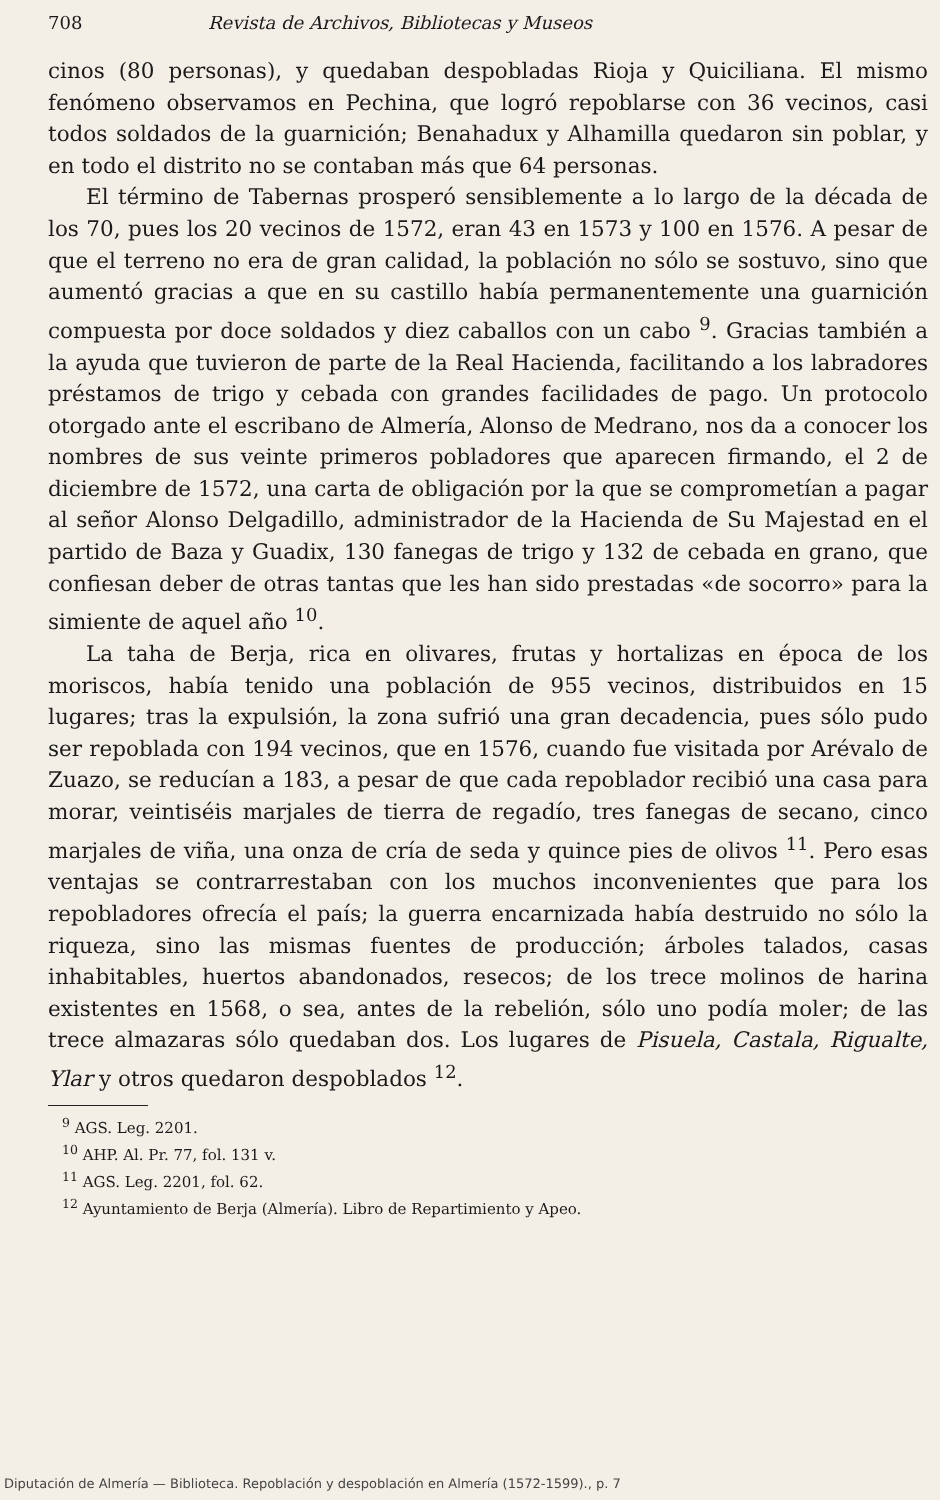708 Revista de Archivos, Bibliotecas y Museos
cinos (80 personas), y quedaban despobladas Rioja y Quiciliana. El mismo fenómeno observamos en Pechina, que logró repoblarse con 36 vecinos, casi todos soldados de la guarnición; Benahadux y Alhamilla quedaron sin poblar, y en todo el distrito no se contaban más que 64 personas.
El término de Tabernas prosperó sensiblemente a lo largo de la década de los 70, pues los 20 vecinos de 1572, eran 43 en 1573 y 100 en 1576. A pesar de que el terreno no era de gran calidad, la población no sólo se sostuvo, sino que aumentó gracias a que en su castillo había permanentemente una guarnición compuesta por doce soldados y diez caballos con un cabo <sup>9</sup>. Gracias también a la ayuda que tuvieron de parte de la Real Hacienda, facilitando a los labradores préstamos de trigo y cebada con grandes facilidades de pago. Un protocolo otorgado ante el escribano de Almería, Alonso de Medrano, nos da a conocer los nombres de sus veinte primeros pobladores que aparecen firmando, el 2 de diciembre de 1572, una carta de obligación por la que se comprometían a pagar al señor Alonso Delgadillo, administrador de la Hacienda de Su Majestad en el partido de Baza y Guadix, 130 fanegas de trigo y 132 de cebada en grano, que confiesan deber de otras tantas que les han sido prestadas «de socorro» para la simiente de aquel año <sup>10</sup>.
La taha de Berja, rica en olivares, frutas y hortalizas en época de los moriscos, había tenido una población de 955 vecinos, distribuidos en 15 lugares; tras la expulsión, la zona sufrió una gran decadencia, pues sólo pudo ser repoblada con 194 vecinos, que en 1576, cuando fue visitada por Arévalo de Zuazo, se reducían a 183, a pesar de que cada repoblador recibió una casa para morar, veintiséis marjales de tierra de regadío, tres fanegas de secano, cinco marjales de viña, una onza de cría de seda y quince pies de olivos <sup>11</sup>. Pero esas ventajas se contrarrestaban con los muchos inconvenientes que para los repobladores ofrecía el país; la guerra encarnizada había destruido no sólo la riqueza, sino las mismas fuentes de producción; árboles talados, casas inhabitables, huertos abandonados, resecos; de los trece molinos de harina existentes en 1568, o sea, antes de la rebelión, sólo uno podía moler; de las trece almazaras sólo quedaban dos. Los lugares de Pisuela, Castala, Rigualte, Ylar y otros quedaron despoblados <sup>12</sup>.
<sup>9</sup> AGS. Leg. 2201.
<sup>10</sup> AHP. Al. Pr. 77, fol. 131 v.
<sup>11</sup> AGS. Leg. 2201, fol. 62.
<sup>12</sup> Ayuntamiento de Berja (Almería). Libro de Repartimiento y Apeo.
Diputación de Almería — Biblioteca. Repoblación y despoblación en Almería (1572-1599)., p. 7